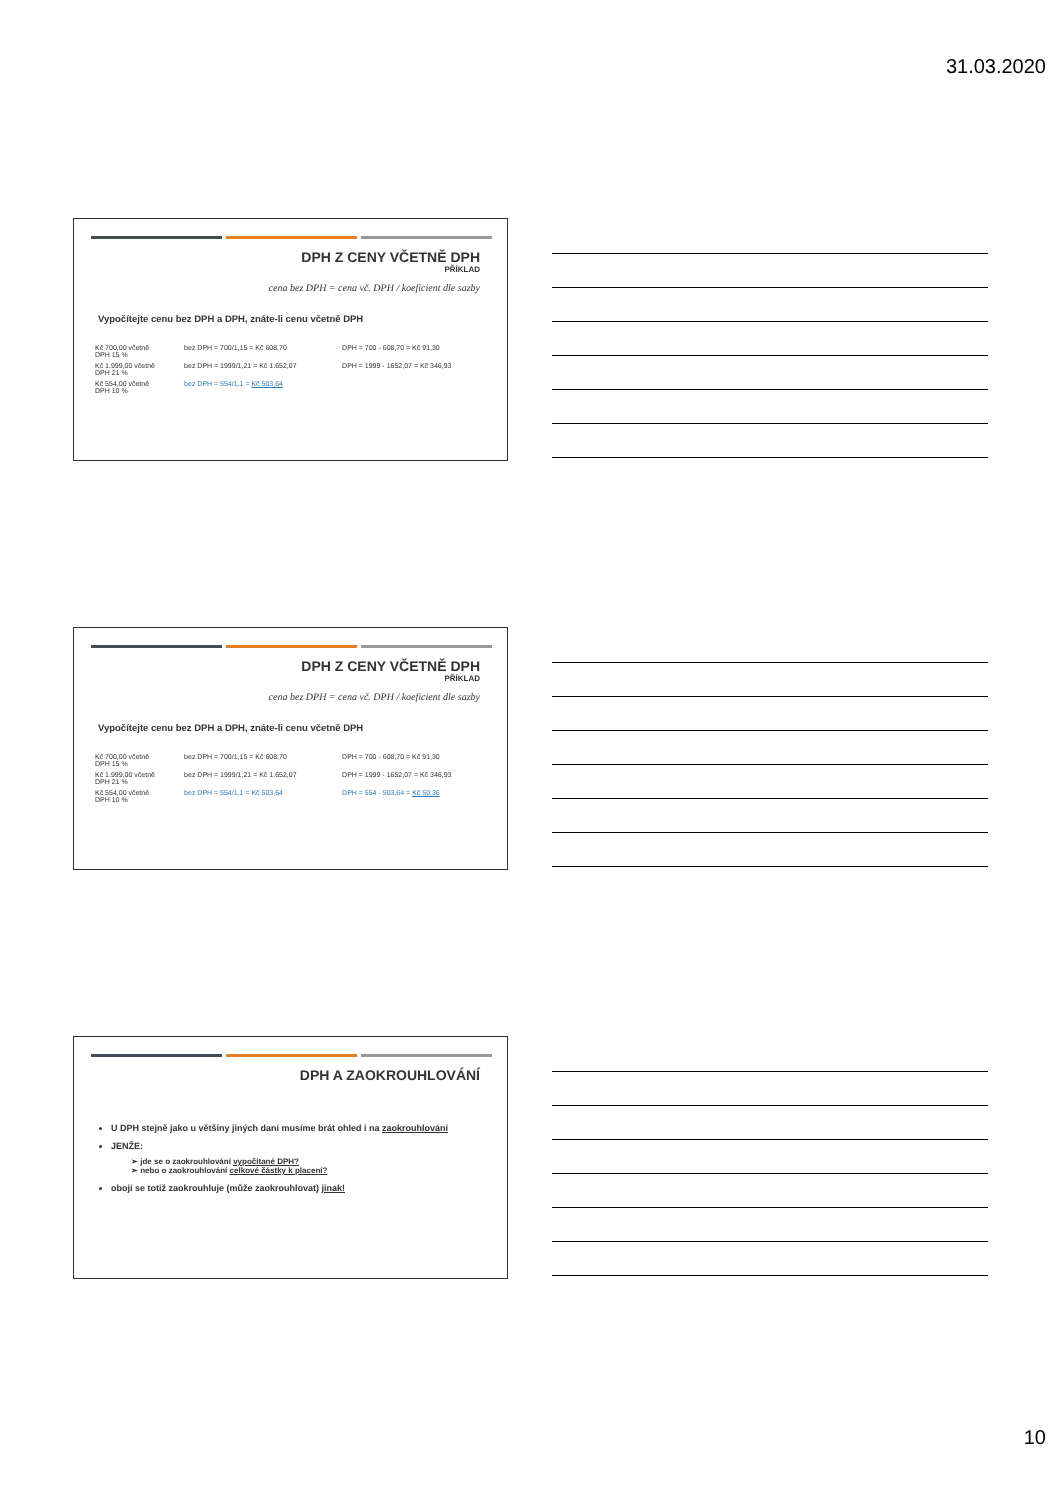31.03.2020
DPH Z CENY VČETNĚ DPH
PŘÍKLAD
cena bez DPH = cena vč. DPH / koeficient dle sazby
Vypočítejte cenu bez DPH a DPH, znáte-li cenu včetně DPH
| Kč 700,00 včetně DPH 15 % | bez DPH = 700/1,15 = Kč 608,70 | DPH = 700 - 608,70 = Kč 91,30 |
| Kč 1.999,00 včetně DPH 21 % | bez DPH = 1999/1,21 = Kč 1.652,07 | DPH = 1999 - 1652,07 = Kč 346,93 |
| Kč 554,00 včetně DPH 10 % | bez DPH = 554/1,1 = Kč 503,64 | |
DPH Z CENY VČETNĚ DPH
PŘÍKLAD
cena bez DPH = cena vč. DPH / koeficient dle sazby
Vypočítejte cenu bez DPH a DPH, znáte-li cenu včetně DPH
| Kč 700,00 včetně DPH 15 % | bez DPH = 700/1,15 = Kč 608,70 | DPH = 700 - 608,70 = Kč 91,30 |
| Kč 1.999,00 včetně DPH 21 % | bez DPH = 1999/1,21 = Kč 1.652,07 | DPH = 1999 - 1652,07 = Kč 346,93 |
| Kč 554,00 včetně DPH 10 % | bez DPH = 554/1,1 = Kč 503,64 | DPH = 554 - 503,64 = Kč 50,36 |
DPH A ZAOKROUHLOVÁNÍ
U DPH stejně jako u většiny jiných daní musíme brát ohled i na zaokrouhlování
JENŽE:
➢ jde se o zaokrouhlování vypočítané DPH?
➢ nebo o zaokrouhlování celkové částky k placení?
obojí se totiž zaokrouhluje (může zaokrouhlovat) jinak!
10